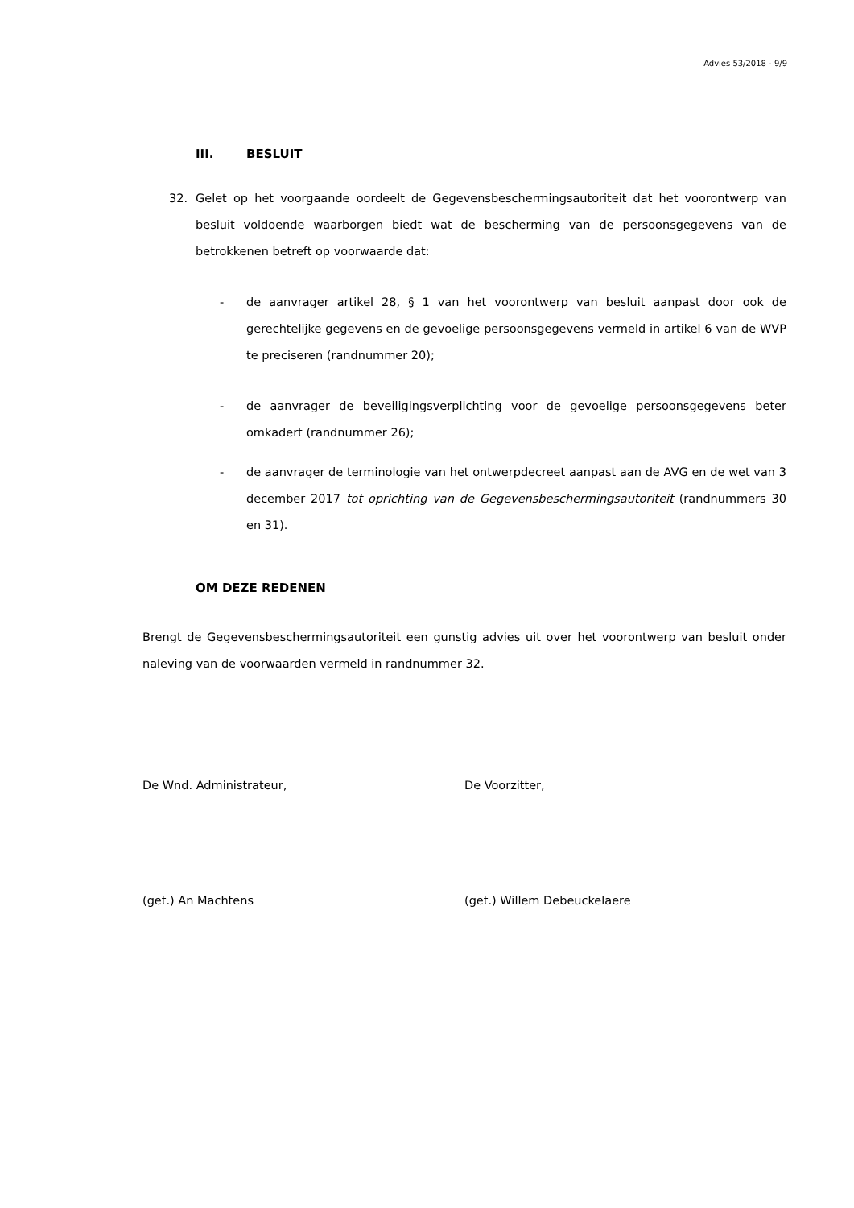Advies 53/2018 - 9/9
III. BESLUIT
32. Gelet op het voorgaande oordeelt de Gegevensbeschermingsautoriteit dat het voorontwerp van besluit voldoende waarborgen biedt wat de bescherming van de persoonsgegevens van de betrokkenen betreft op voorwaarde dat:
- de aanvrager artikel 28, § 1 van het voorontwerp van besluit aanpast door ook de gerechtelijke gegevens en de gevoelige persoonsgegevens vermeld in artikel 6 van de WVP te preciseren (randnummer 20);
- de aanvrager de beveiligingsverplichting voor de gevoelige persoonsgegevens beter omkadert (randnummer 26);
- de aanvrager de terminologie van het ontwerpdecreet aanpast aan de AVG en de wet van 3 december 2017 tot oprichting van de Gegevensbeschermingsautoriteit (randnummers 30 en 31).
OM DEZE REDENEN
Brengt de Gegevensbeschermingsautoriteit een gunstig advies uit over het voorontwerp van besluit onder naleving van de voorwaarden vermeld in randnummer 32.
De Wnd. Administrateur, De Voorzitter,
(get.) An Machtens (get.) Willem Debeuckelaere